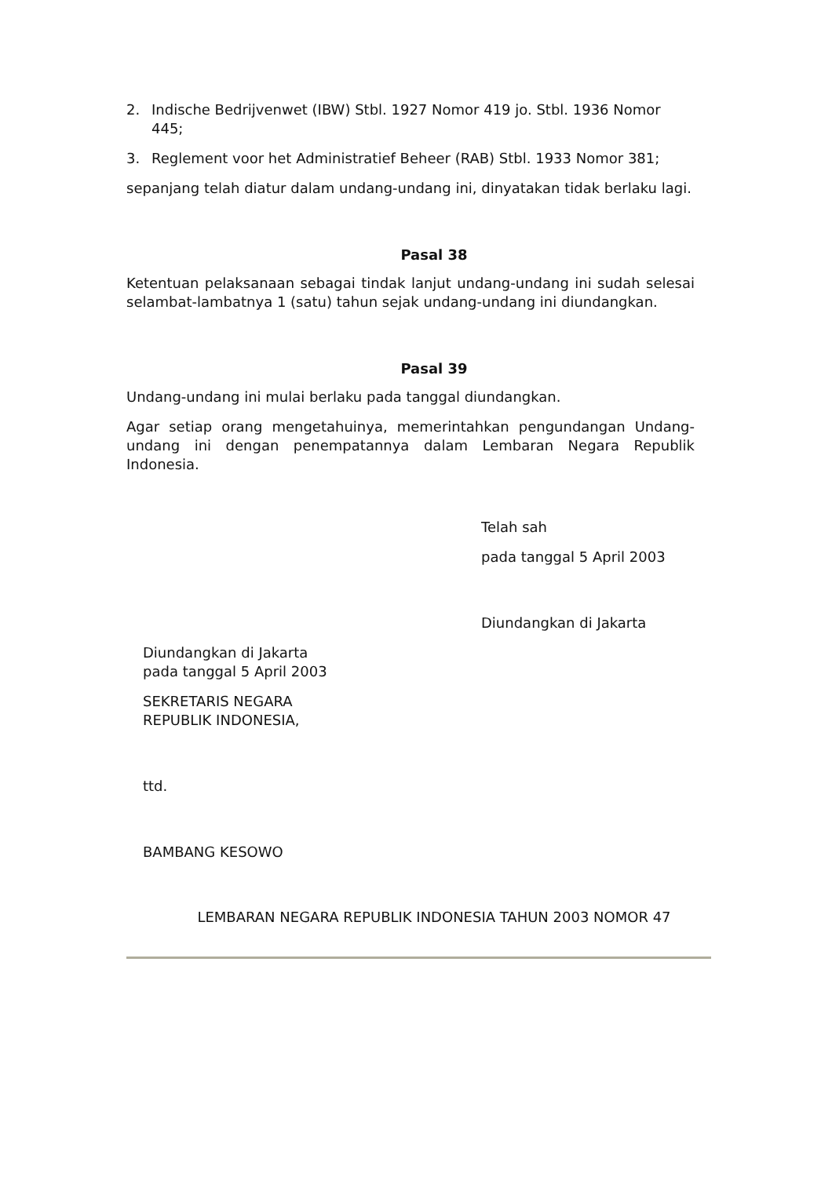2. Indische Bedrijvenwet (IBW) Stbl. 1927 Nomor 419 jo. Stbl. 1936 Nomor 445;
3. Reglement voor het Administratief Beheer (RAB) Stbl. 1933 Nomor 381;
sepanjang telah diatur dalam undang-undang ini, dinyatakan tidak berlaku lagi.
Pasal 38
Ketentuan pelaksanaan sebagai tindak lanjut undang-undang ini sudah selesai selambat-lambatnya 1 (satu) tahun sejak undang-undang ini diundangkan.
Pasal 39
Undang-undang ini mulai berlaku pada tanggal diundangkan.
Agar setiap orang mengetahuinya, memerintahkan pengundangan Undang-undang ini dengan penempatannya dalam Lembaran Negara Republik Indonesia.
Telah sah
pada tanggal 5 April 2003
Diundangkan di Jakarta
Diundangkan di Jakarta
pada tanggal 5 April 2003
SEKRETARIS NEGARA
REPUBLIK INDONESIA,
ttd.
BAMBANG KESOWO
LEMBARAN NEGARA REPUBLIK INDONESIA TAHUN 2003 NOMOR 47